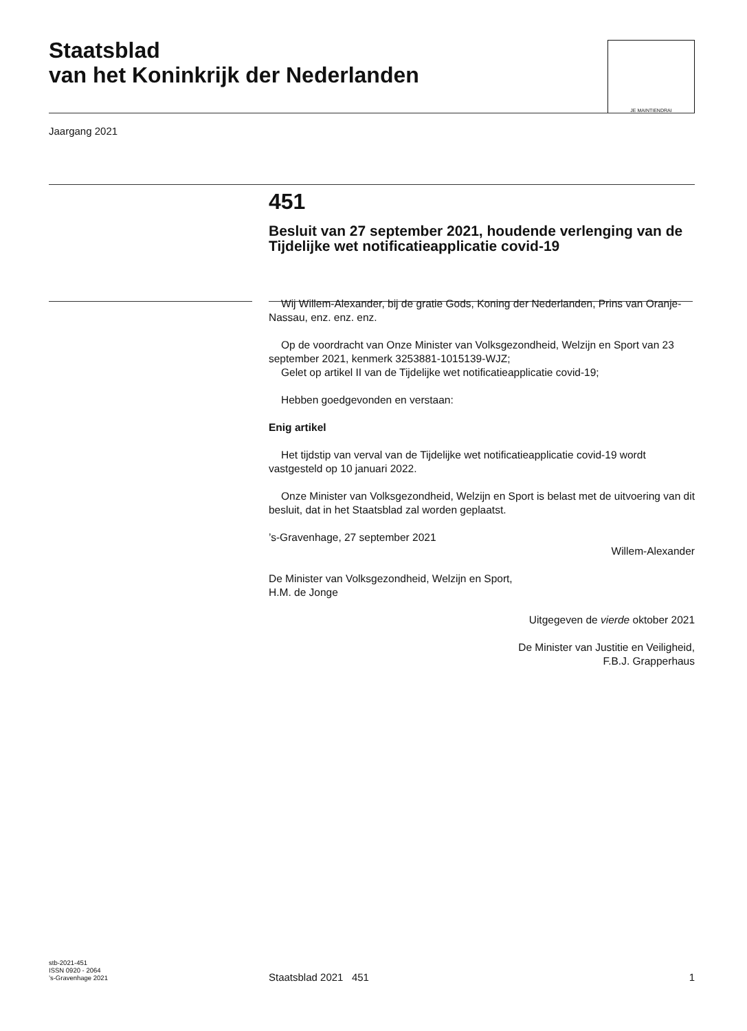Staatsblad
van het Koninkrijk der Nederlanden
JE MAINTIENDRAI
Jaargang 2021
451
Besluit van 27 september 2021, houdende verlenging van de Tijdelijke wet notificatieapplicatie covid-19
Wij Willem-Alexander, bij de gratie Gods, Koning der Nederlanden, Prins van Oranje-Nassau, enz. enz. enz.
Op de voordracht van Onze Minister van Volksgezondheid, Welzijn en Sport van 23 september 2021, kenmerk 3253881-1015139-WJZ;
Gelet op artikel II van de Tijdelijke wet notificatieapplicatie covid-19;
Hebben goedgevonden en verstaan:
Enig artikel
Het tijdstip van verval van de Tijdelijke wet notificatieapplicatie covid-19 wordt vastgesteld op 10 januari 2022.
Onze Minister van Volksgezondheid, Welzijn en Sport is belast met de uitvoering van dit besluit, dat in het Staatsblad zal worden geplaatst.
’s-Gravenhage, 27 september 2021
Willem-Alexander
De Minister van Volksgezondheid, Welzijn en Sport,
H.M. de Jonge
Uitgegeven de vierde oktober 2021
De Minister van Justitie en Veiligheid,
F.B.J. Grapperhaus
stb-2021-451
ISSN 0920 - 2064
’s-Gravenhage 2021
Staatsblad 2021 451 1